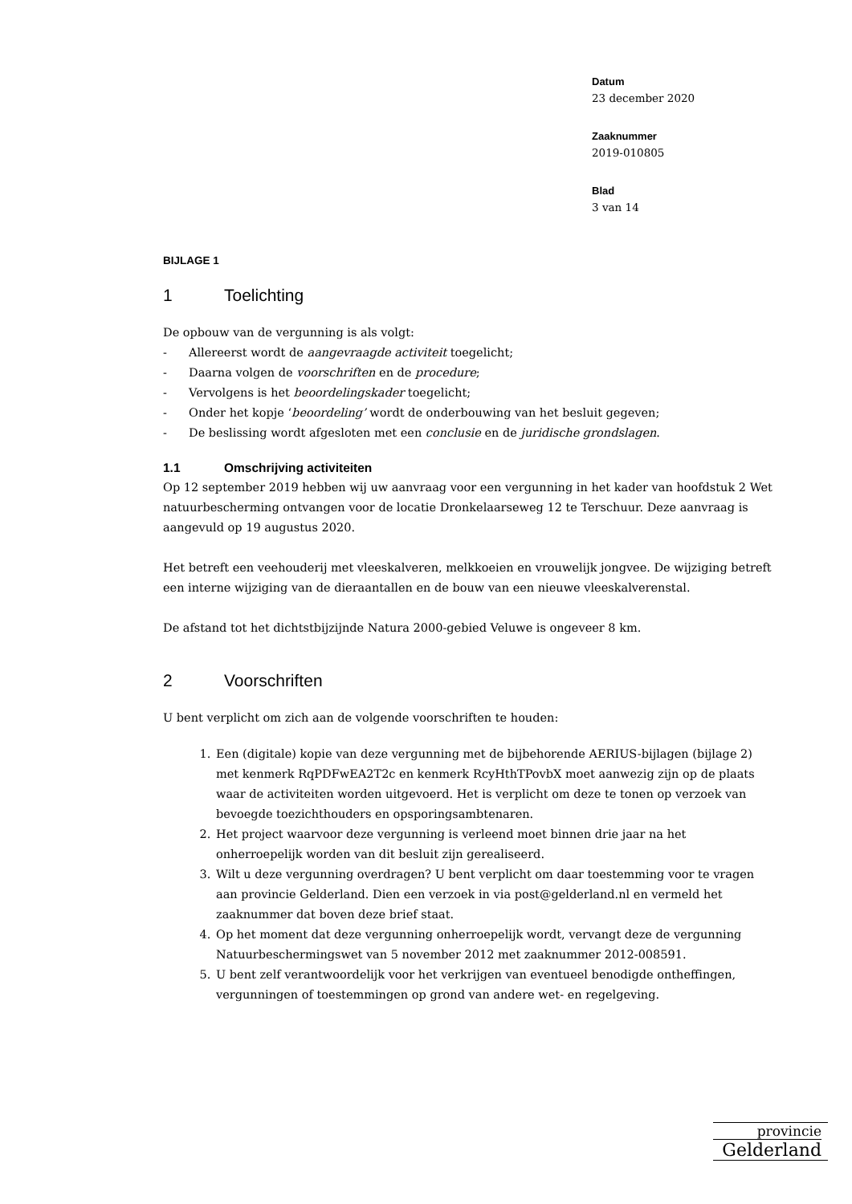Datum
23 december 2020
Zaaknummer
2019-010805
Blad
3 van 14
BIJLAGE 1
1 Toelichting
De opbouw van de vergunning is als volgt:
- Allereerst wordt de aangevraagde activiteit toegelicht;
- Daarna volgen de voorschriften en de procedure;
- Vervolgens is het beoordelingskader toegelicht;
- Onder het kopje ‘beoordeling’ wordt de onderbouwing van het besluit gegeven;
- De beslissing wordt afgesloten met een conclusie en de juridische grondslagen.
1.1 Omschrijving activiteiten
Op 12 september 2019 hebben wij uw aanvraag voor een vergunning in het kader van hoofdstuk 2 Wet natuurbescherming ontvangen voor de locatie Dronkelaarseweg 12 te Terschuur. Deze aanvraag is aangevuld op 19 augustus 2020.
Het betreft een veehouderij met vleeskalveren, melkkoeien en vrouwelijk jongvee. De wijziging betreft een interne wijziging van de dieraantallen en de bouw van een nieuwe vleeskalverenstal.
De afstand tot het dichtstbijzijnde Natura 2000-gebied Veluwe is ongeveer 8 km.
2 Voorschriften
U bent verplicht om zich aan de volgende voorschriften te houden:
1. Een (digitale) kopie van deze vergunning met de bijbehorende AERIUS-bijlagen (bijlage 2) met kenmerk RqPDFwEA2T2c en kenmerk RcyHthTPovbX moet aanwezig zijn op de plaats waar de activiteiten worden uitgevoerd. Het is verplicht om deze te tonen op verzoek van bevoegde toezichthouders en opsporingsambtenaren.
2. Het project waarvoor deze vergunning is verleend moet binnen drie jaar na het onherroepelijk worden van dit besluit zijn gerealiseerd.
3. Wilt u deze vergunning overdragen? U bent verplicht om daar toestemming voor te vragen aan provincie Gelderland. Dien een verzoek in via post@gelderland.nl en vermeld het zaaknummer dat boven deze brief staat.
4. Op het moment dat deze vergunning onherroepelijk wordt, vervangt deze de vergunning Natuurbeschermingswet van 5 november 2012 met zaaknummer 2012-008591.
5. U bent zelf verantwoordelijk voor het verkrijgen van eventueel benodigde ontheffingen, vergunningen of toestemmingen op grond van andere wet- en regelgeving.
provincie
Gelderland